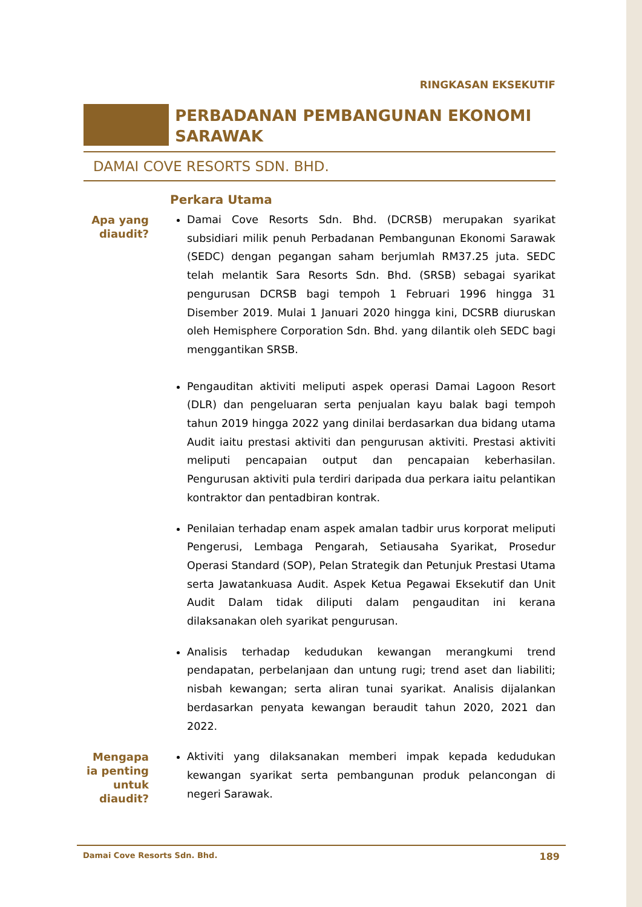RINGKASAN EKSEKUTIF
PERBADANAN PEMBANGUNAN EKONOMI SARAWAK
DAMAI COVE RESORTS SDN. BHD.
Perkara Utama
Apa yang diaudit?
Damai Cove Resorts Sdn. Bhd. (DCRSB) merupakan syarikat subsidiari milik penuh Perbadanan Pembangunan Ekonomi Sarawak (SEDC) dengan pegangan saham berjumlah RM37.25 juta. SEDC telah melantik Sara Resorts Sdn. Bhd. (SRSB) sebagai syarikat pengurusan DCRSB bagi tempoh 1 Februari 1996 hingga 31 Disember 2019. Mulai 1 Januari 2020 hingga kini, DCSRB diuruskan oleh Hemisphere Corporation Sdn. Bhd. yang dilantik oleh SEDC bagi menggantikan SRSB.
Pengauditan aktiviti meliputi aspek operasi Damai Lagoon Resort (DLR) dan pengeluaran serta penjualan kayu balak bagi tempoh tahun 2019 hingga 2022 yang dinilai berdasarkan dua bidang utama Audit iaitu prestasi aktiviti dan pengurusan aktiviti. Prestasi aktiviti meliputi pencapaian output dan pencapaian keberhasilan. Pengurusan aktiviti pula terdiri daripada dua perkara iaitu pelantikan kontraktor dan pentadbiran kontrak.
Penilaian terhadap enam aspek amalan tadbir urus korporat meliputi Pengerusi, Lembaga Pengarah, Setiausaha Syarikat, Prosedur Operasi Standard (SOP), Pelan Strategik dan Petunjuk Prestasi Utama serta Jawatankuasa Audit. Aspek Ketua Pegawai Eksekutif dan Unit Audit Dalam tidak diliputi dalam pengauditan ini kerana dilaksanakan oleh syarikat pengurusan.
Analisis terhadap kedudukan kewangan merangkumi trend pendapatan, perbelanjaan dan untung rugi; trend aset dan liabiliti; nisbah kewangan; serta aliran tunai syarikat. Analisis dijalankan berdasarkan penyata kewangan beraudit tahun 2020, 2021 dan 2022.
Mengapa ia penting untuk diaudit?
Aktiviti yang dilaksanakan memberi impak kepada kedudukan kewangan syarikat serta pembangunan produk pelancongan di negeri Sarawak.
Damai Cove Resorts Sdn. Bhd. 189